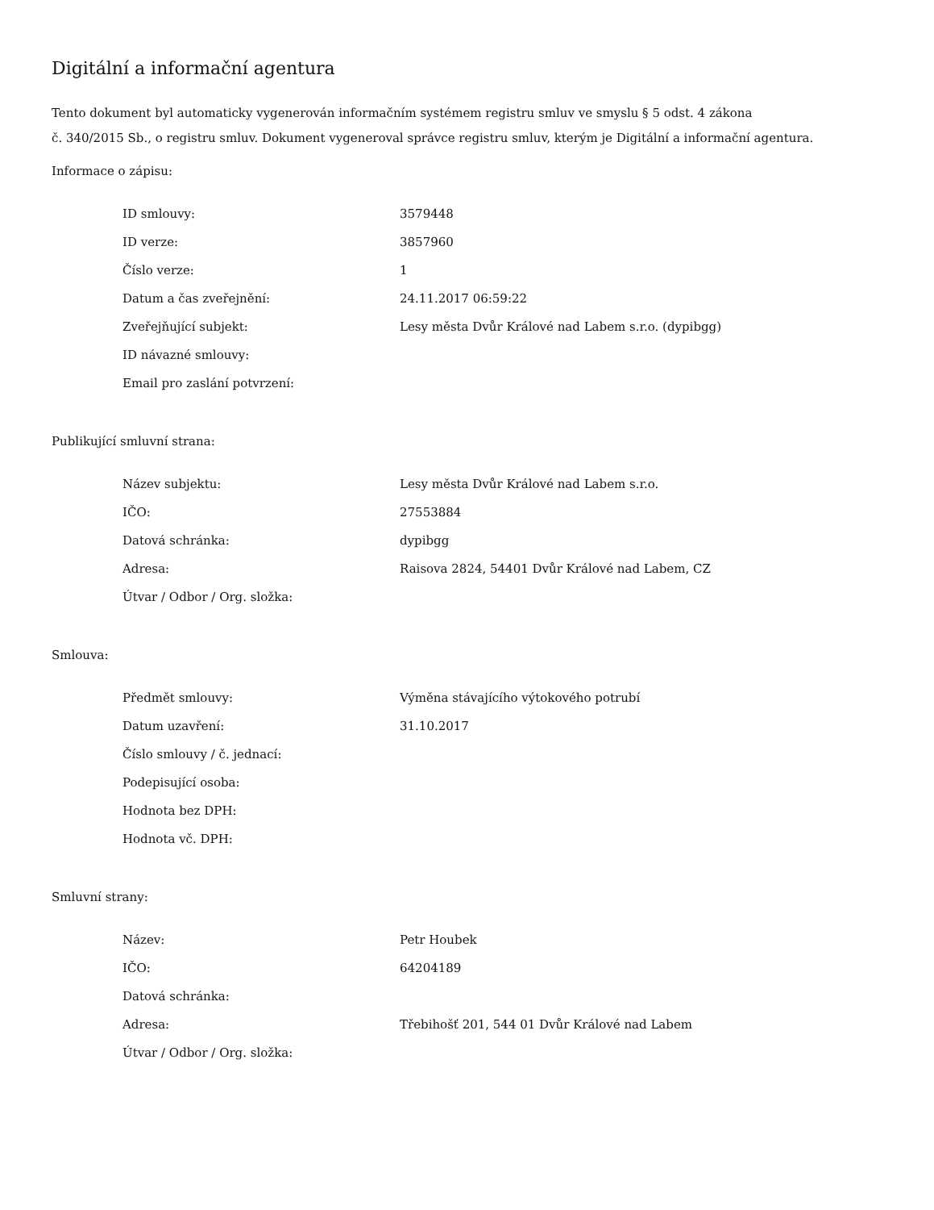Digitální a informační agentura
Tento dokument byl automaticky vygenerován informačním systémem registru smluv ve smyslu § 5 odst. 4 zákona
č. 340/2015 Sb., o registru smluv. Dokument vygeneroval správce registru smluv, kterým je Digitální a informační agentura.
Informace o zápisu:
| ID smlouvy: | 3579448 |
| ID verze: | 3857960 |
| Číslo verze: | 1 |
| Datum a čas zveřejnění: | 24.11.2017 06:59:22 |
| Zveřejňující subjekt: | Lesy města Dvůr Králové nad Labem s.r.o. (dypibgg) |
| ID návazné smlouvy: | |
| Email pro zaslání potvrzení: | |
Publikující smluvní strana:
| Název subjektu: | Lesy města Dvůr Králové nad Labem s.r.o. |
| IČO: | 27553884 |
| Datová schránka: | dypibgg |
| Adresa: | Raisova 2824, 54401 Dvůr Králové nad Labem, CZ |
| Útvar / Odbor / Org. složka: | |
Smlouva:
| Předmět smlouvy: | Výměna stávajícího výtokového potrubí |
| Datum uzavření: | 31.10.2017 |
| Číslo smlouvy / č. jednací: | |
| Podepisující osoba: | |
| Hodnota bez DPH: | |
| Hodnota vč. DPH: | |
Smluvní strany:
| Název: | Petr Houbek |
| IČO: | 64204189 |
| Datová schránka: | |
| Adresa: | Třebihošť 201, 544 01 Dvůr Králové nad Labem |
| Útvar / Odbor / Org. složka: | |